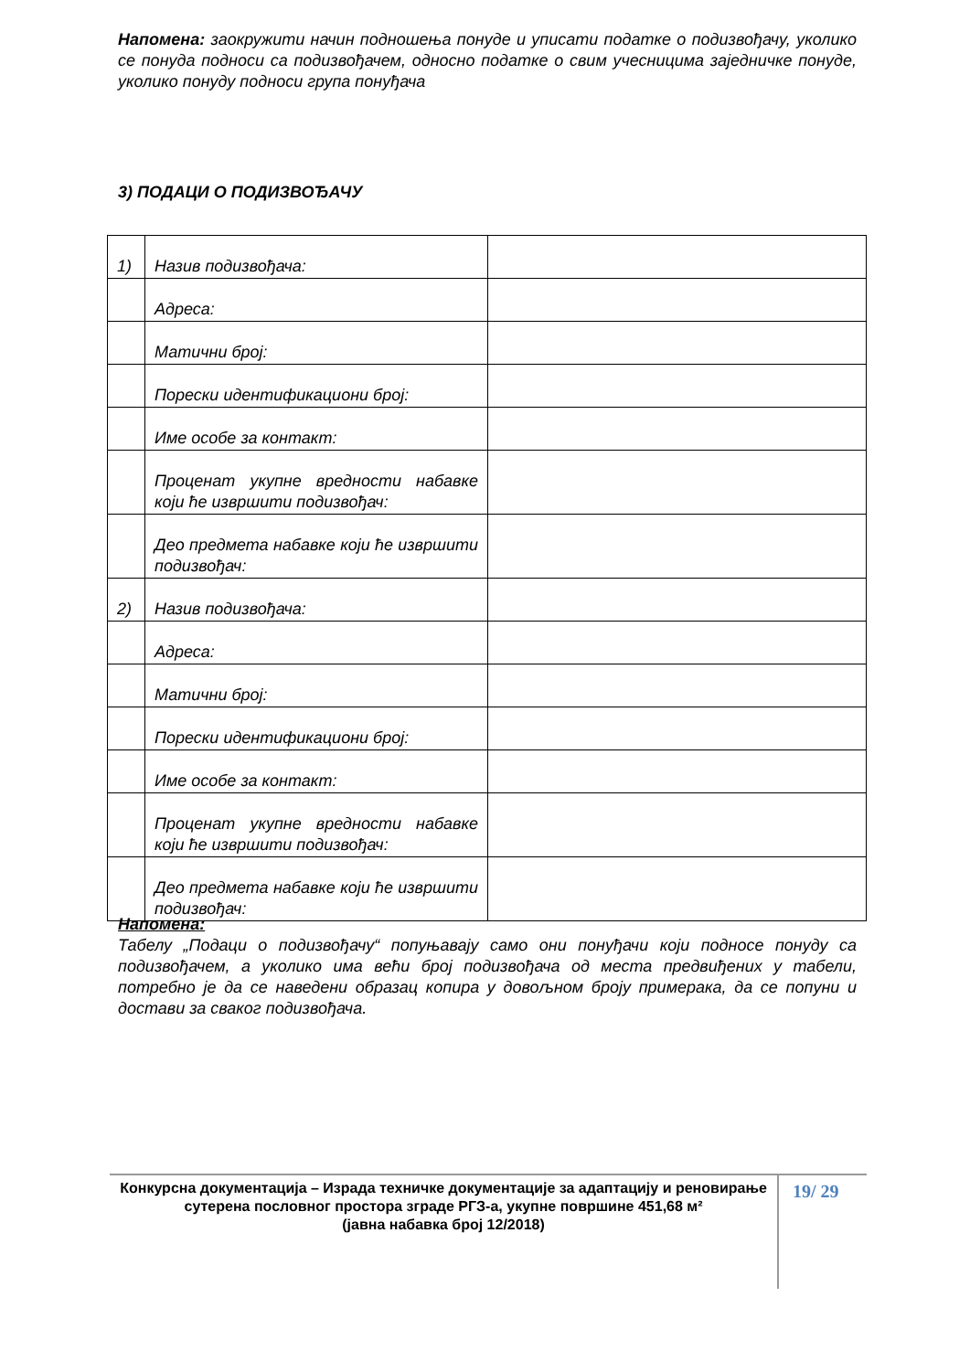Напомена: заокружити начин подношења понуде и уписати податке о подизвођачу, уколико се понуда подноси са подизвођачем, односно податке о свим учесницима заједничке понуде, уколико понуду подноси група понуђача
3) ПОДАЦИ О ПОДИЗВОЂАЧУ
| 1) | Назив подизвођача: | |
| | Адреса: | |
| | Матични број: | |
| | Порески идентификациони број: | |
| | Име особе за контакт: | |
| | Проценат укупне вредности набавке који ће извршити подизвођач: | |
| | Део предмета набавке који ће извршити подизвођач: | |
| 2) | Назив подизвођача: | |
| | Адреса: | |
| | Матични број: | |
| | Порески идентификациони број: | |
| | Име особе за контакт: | |
| | Проценат укупне вредности набавке који ће извршити подизвођач: | |
| | Део предмета набавке који ће извршити подизвођач: | |
Напомена:
Табелу „Подаци о подизвођачу“ попуњавају само они понуђачи који подносе понуду са подизвођачем, а уколико има већи број подизвођача од места предвиђених у табели, потребно је да се наведени образац копира у довољном броју примерака, да се попуни и достави за сваког подизвођача.
Конкурсна документација – Израда техничке документације за адаптацију и реновирање сутерена пословног простора зграде РГЗ-а, укупне површине 451,68 м²
(јавна набавка број 12/2018)
19/ 29